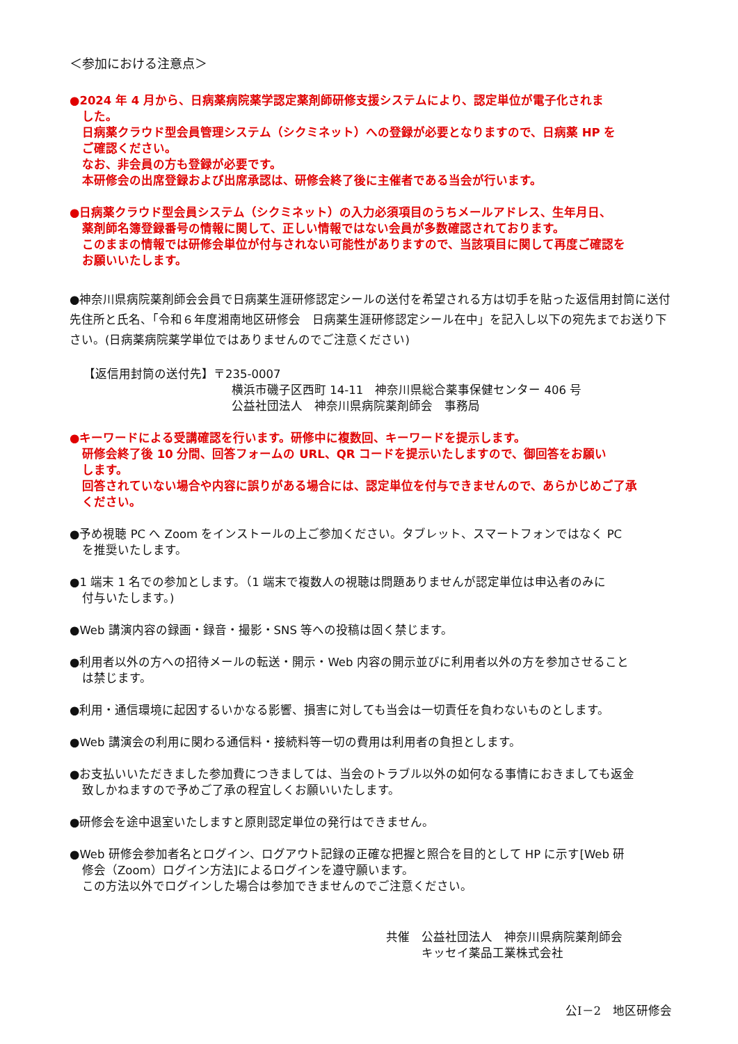＜参加における注意点＞
●2024 年 4 月から、日病薬病院薬学認定薬剤師研修支援システムにより、認定単位が電子化されま
した。
日病薬クラウド型会員管理システム（シクミネット）への登録が必要となりますので、日病薬 HP を
ご確認ください。
なお、非会員の方も登録が必要です。
本研修会の出席登録および出席承認は、研修会終了後に主催者である当会が行います。
●日病薬クラウド型会員システム（シクミネット）の入力必須項目のうちメールアドレス、生年月日、
薬剤師名簿登録番号の情報に関して、正しい情報ではない会員が多数確認されております。
このままの情報では研修会単位が付与されない可能性がありますので、当該項目に関して再度ご確認を
お願いいたします。
●神奈川県病院薬剤師会会員で日病薬生涯研修認定シールの送付を希望される方は切手を貼った返信用封筒に送付先住所と氏名、「令和６年度湘南地区研修会　日病薬生涯研修認定シール在中」を記入し以下の宛先までお送り下さい。(日病薬病院薬学単位ではありませんのでご注意ください)
【返信用封筒の送付先】〒235-0007
横浜市磯子区西町 14-11　神奈川県総合薬事保健センター 406 号
公益社団法人　神奈川県病院薬剤師会　事務局
●キーワードによる受講確認を行います。研修中に複数回、キーワードを提示します。
研修会終了後 10 分間、回答フォームの URL、QR コードを提示いたしますので、御回答をお願い
します。
回答されていない場合や内容に誤りがある場合には、認定単位を付与できませんので、あらかじめご了承
ください。
●予め視聴 PC へ Zoom をインストールの上ご参加ください。タブレット、スマートフォンではなく PC
を推奨いたします。
●1 端末 1 名での参加とします。（1 端末で複数人の視聴は問題ありませんが認定単位は申込者のみに
付与いたします。)
●Web 講演内容の録画・録音・撮影・SNS 等への投稿は固く禁じます。
●利用者以外の方への招待メールの転送・開示・Web 内容の開示並びに利用者以外の方を参加させること
は禁じます。
●利用・通信環境に起因するいかなる影響、損害に対しても当会は一切責任を負わないものとします。
●Web 講演会の利用に関わる通信料・接続料等一切の費用は利用者の負担とします。
●お支払いいただきました参加費につきましては、当会のトラブル以外の如何なる事情におきましても返金
致しかねますので予めご了承の程宜しくお願いいたします。
●研修会を途中退室いたしますと原則認定単位の発行はできません。
●Web 研修会参加者名とログイン、ログアウト記録の正確な把握と照合を目的として HP に示す[Web 研
修会（Zoom）ログイン方法]によるログインを遵守願います。
この方法以外でログインした場合は参加できませんのでご注意ください。
共催　公益社団法人　神奈川県病院薬剤師会
　　　キッセイ薬品工業株式会社
公Ⅰ－2　地区研修会